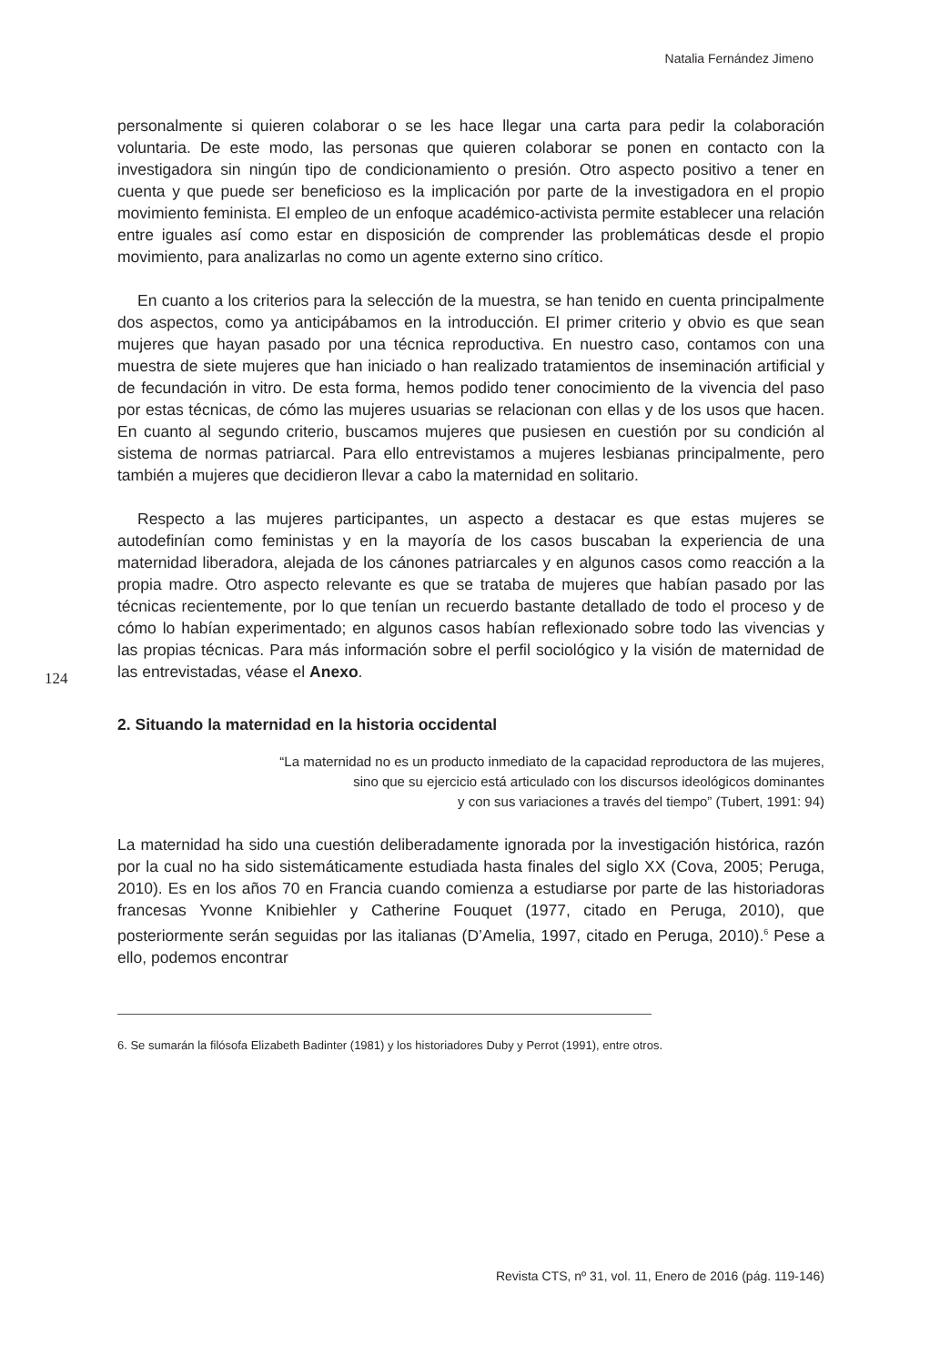Natalia Fernández Jimeno
124
personalmente si quieren colaborar o se les hace llegar una carta para pedir la colaboración voluntaria. De este modo, las personas que quieren colaborar se ponen en contacto con la investigadora sin ningún tipo de condicionamiento o presión. Otro aspecto positivo a tener en cuenta y que puede ser beneficioso es la implicación por parte de la investigadora en el propio movimiento feminista. El empleo de un enfoque académico-activista permite establecer una relación entre iguales así como estar en disposición de comprender las problemáticas desde el propio movimiento, para analizarlas no como un agente externo sino crítico.
En cuanto a los criterios para la selección de la muestra, se han tenido en cuenta principalmente dos aspectos, como ya anticipábamos en la introducción. El primer criterio y obvio es que sean mujeres que hayan pasado por una técnica reproductiva. En nuestro caso, contamos con una muestra de siete mujeres que han iniciado o han realizado tratamientos de inseminación artificial y de fecundación in vitro. De esta forma, hemos podido tener conocimiento de la vivencia del paso por estas técnicas, de cómo las mujeres usuarias se relacionan con ellas y de los usos que hacen. En cuanto al segundo criterio, buscamos mujeres que pusiesen en cuestión por su condición al sistema de normas patriarcal. Para ello entrevistamos a mujeres lesbianas principalmente, pero también a mujeres que decidieron llevar a cabo la maternidad en solitario.
Respecto a las mujeres participantes, un aspecto a destacar es que estas mujeres se autodefinían como feministas y en la mayoría de los casos buscaban la experiencia de una maternidad liberadora, alejada de los cánones patriarcales y en algunos casos como reacción a la propia madre. Otro aspecto relevante es que se trataba de mujeres que habían pasado por las técnicas recientemente, por lo que tenían un recuerdo bastante detallado de todo el proceso y de cómo lo habían experimentado; en algunos casos habían reflexionado sobre todo las vivencias y las propias técnicas. Para más información sobre el perfil sociológico y la visión de maternidad de las entrevistadas, véase el Anexo.
2. Situando la maternidad en la historia occidental
“La maternidad no es un producto inmediato de la capacidad reproductora de las mujeres,
sino que su ejercicio está articulado con los discursos ideológicos dominantes
y con sus variaciones a través del tiempo” (Tubert, 1991: 94)
La maternidad ha sido una cuestión deliberadamente ignorada por la investigación histórica, razón por la cual no ha sido sistemáticamente estudiada hasta finales del siglo XX (Cova, 2005; Peruga, 2010). Es en los años 70 en Francia cuando comienza a estudiarse por parte de las historiadoras francesas Yvonne Knibiehler y Catherine Fouquet (1977, citado en Peruga, 2010), que posteriormente serán seguidas por las italianas (D’Amelia, 1997, citado en Peruga, 2010).<sup>6</sup> Pese a ello, podemos encontrar
6. Se sumarán la filósofa Elizabeth Badinter (1981) y los historiadores Duby y Perrot (1991), entre otros.
Revista CTS, nº 31, vol. 11, Enero de 2016 (pág. 119-146)